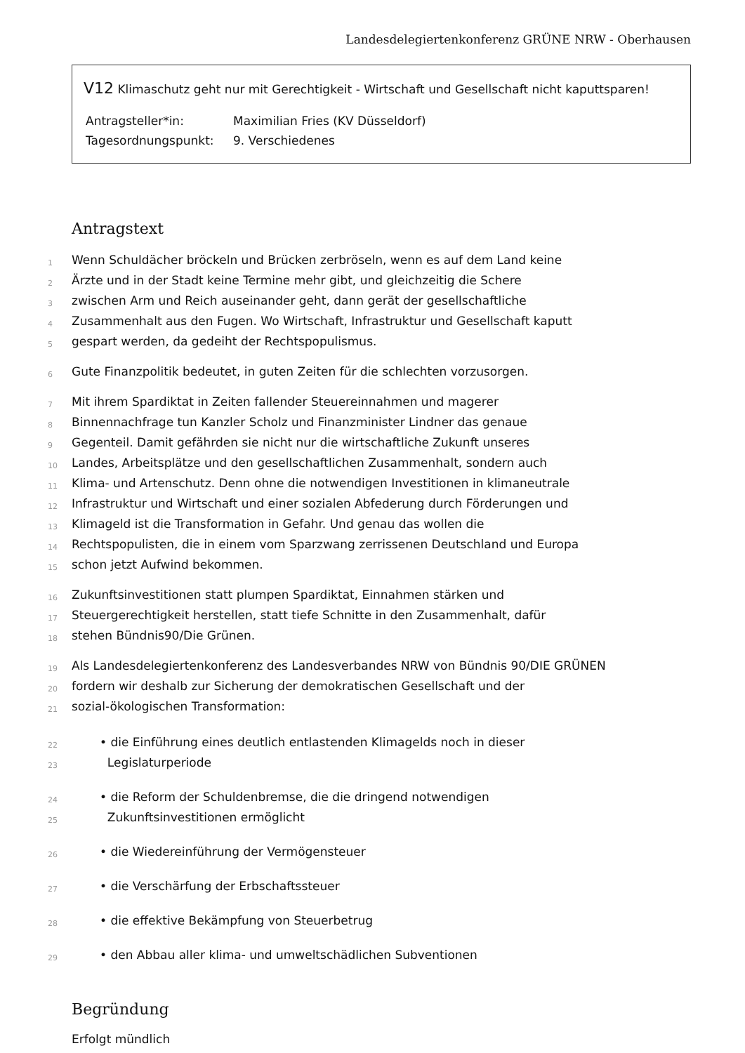Landesdelegiertenkonferenz GRÜNE NRW - Oberhausen
V12 Klimaschutz geht nur mit Gerechtigkeit - Wirtschaft und Gesellschaft nicht kaputtsparen!
Antragsteller*in: Maximilian Fries (KV Düsseldorf)
Tagesordnungspunkt: 9. Verschiedenes
Antragstext
1 Wenn Schuldächer bröckeln und Brücken zerbröseln, wenn es auf dem Land keine
2 Ärzte und in der Stadt keine Termine mehr gibt, und gleichzeitig die Schere
3 zwischen Arm und Reich auseinander geht, dann gerät der gesellschaftliche
4 Zusammenhalt aus den Fugen. Wo Wirtschaft, Infrastruktur und Gesellschaft kaputt
5 gespart werden, da gedeiht der Rechtspopulismus.
6 Gute Finanzpolitik bedeutet, in guten Zeiten für die schlechten vorzusorgen.
7 Mit ihrem Spardiktat in Zeiten fallender Steuereinnahmen und magerer
8 Binnennachfrage tun Kanzler Scholz und Finanzminister Lindner das genaue
9 Gegenteil. Damit gefährden sie nicht nur die wirtschaftliche Zukunft unseres
10 Landes, Arbeitsplätze und den gesellschaftlichen Zusammenhalt, sondern auch
11 Klima- und Artenschutz. Denn ohne die notwendigen Investitionen in klimaneutrale
12 Infrastruktur und Wirtschaft und einer sozialen Abfederung durch Förderungen und
13 Klimageld ist die Transformation in Gefahr. Und genau das wollen die
14 Rechtspopulisten, die in einem vom Sparzwang zerrissenen Deutschland und Europa
15 schon jetzt Aufwind bekommen.
16 Zukunftsinvestitionen statt plumpen Spardiktat, Einnahmen stärken und
17 Steuergerechtigkeit herstellen, statt tiefe Schnitte in den Zusammenhalt, dafür
18 stehen Bündnis90/Die Grünen.
19 Als Landesdelegiertenkonferenz des Landesverbandes NRW von Bündnis 90/DIE GRÜNEN
20 fordern wir deshalb zur Sicherung der demokratischen Gesellschaft und der
21 sozial-ökologischen Transformation:
22 • die Einführung eines deutlich entlastenden Klimagelds noch in dieser
23 Legislaturperiode
24 • die Reform der Schuldenbremse, die die dringend notwendigen
25 Zukunftsinvestitionen ermöglicht
26 • die Wiedereinführung der Vermögensteuer
27 • die Verschärfung der Erbschaftssteuer
28 • die effektive Bekämpfung von Steuerbetrug
29 • den Abbau aller klima- und umweltschädlichen Subventionen
Begründung
Erfolgt mündlich